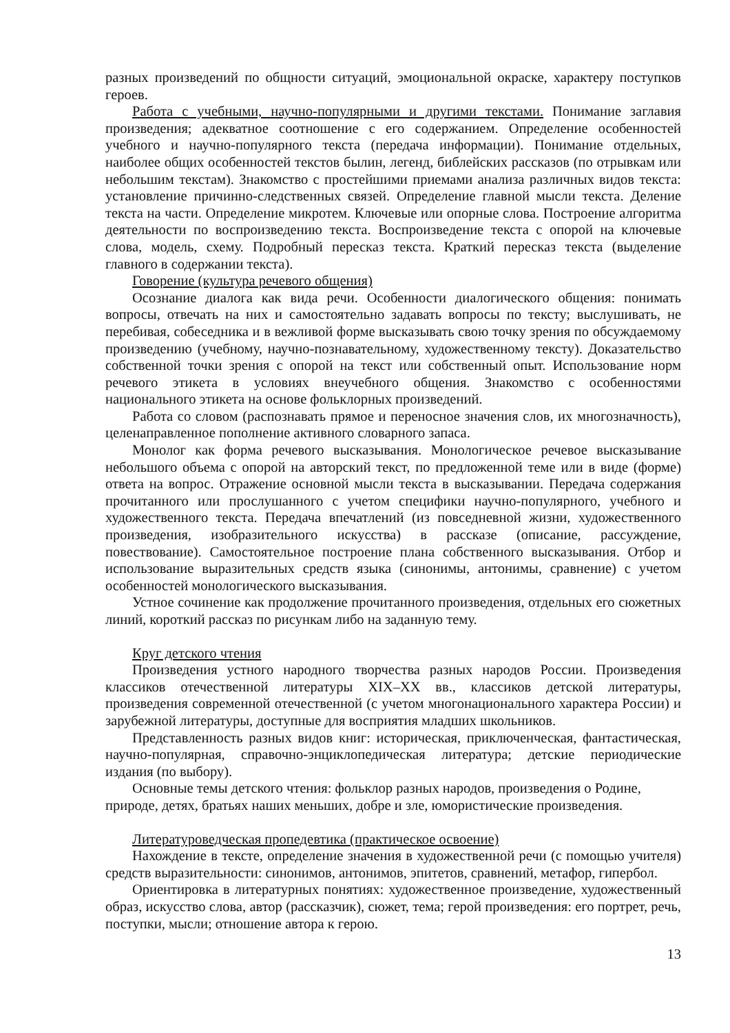разных произведений по общности ситуаций, эмоциональной окраске, характеру поступков героев.
Работа с учебными, научно-популярными и другими текстами. Понимание заглавия произведения; адекватное соотношение с его содержанием. Определение особенностей учебного и научно-популярного текста (передача информации). Понимание отдельных, наиболее общих особенностей текстов былин, легенд, библейских рассказов (по отрывкам или небольшим текстам). Знакомство с простейшими приемами анализа различных видов текста: установление причинно-следственных связей. Определение главной мысли текста. Деление текста на части. Определение микротем. Ключевые или опорные слова. Построение алгоритма деятельности по воспроизведению текста. Воспроизведение текста с опорой на ключевые слова, модель, схему. Подробный пересказ текста. Краткий пересказ текста (выделение главного в содержании текста).
Говорение (культура речевого общения)
Осознание диалога как вида речи. Особенности диалогического общения: понимать вопросы, отвечать на них и самостоятельно задавать вопросы по тексту; выслушивать, не перебивая, собеседника и в вежливой форме высказывать свою точку зрения по обсуждаемому произведению (учебному, научно-познавательному, художественному тексту). Доказательство собственной точки зрения с опорой на текст или собственный опыт. Использование норм речевого этикета в условиях внеучебного общения. Знакомство с особенностями национального этикета на основе фольклорных произведений.
Работа со словом (распознавать прямое и переносное значения слов, их многозначность), целенаправленное пополнение активного словарного запаса.
Монолог как форма речевого высказывания. Монологическое речевое высказывание небольшого объема с опорой на авторский текст, по предложенной теме или в виде (форме) ответа на вопрос. Отражение основной мысли текста в высказывании. Передача содержания прочитанного или прослушанного с учетом специфики научно-популярного, учебного и художественного текста. Передача впечатлений (из повседневной жизни, художественного произведения, изобразительного искусства) в рассказе (описание, рассуждение, повествование). Самостоятельное построение плана собственного высказывания. Отбор и использование выразительных средств языка (синонимы, антонимы, сравнение) с учетом особенностей монологического высказывания.
Устное сочинение как продолжение прочитанного произведения, отдельных его сюжетных линий, короткий рассказ по рисункам либо на заданную тему.
Круг детского чтения
Произведения устного народного творчества разных народов России. Произведения классиков отечественной литературы XIX–XX вв., классиков детской литературы, произведения современной отечественной (с учетом многонационального характера России) и зарубежной литературы, доступные для восприятия младших школьников.
Представленность разных видов книг: историческая, приключенческая, фантастическая, научно-популярная, справочно-энциклопедическая литература; детские периодические издания (по выбору).
Основные темы детского чтения: фольклор разных народов, произведения о Родине, природе, детях, братьях наших меньших, добре и зле, юмористические произведения.
Литературоведческая пропедевтика (практическое освоение)
Нахождение в тексте, определение значения в художественной речи (с помощью учителя) средств выразительности: синонимов, антонимов, эпитетов, сравнений, метафор, гипербол.
Ориентировка в литературных понятиях: художественное произведение, художественный образ, искусство слова, автор (рассказчик), сюжет, тема; герой произведения: его портрет, речь, поступки, мысли; отношение автора к герою.
13